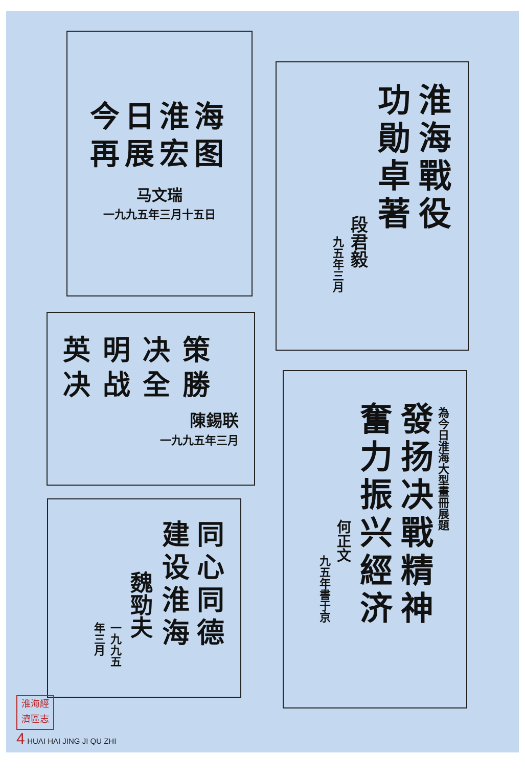今日淮海
再展宏图
马文瑞
一九九五年三月十五日
淮海戰役
功勛卓著
段君毅
九五年三月
英明决策
决战全勝
陳錫联
一九九五年三月
為今日淮海大型畫冊展題
發扬决戰精神
奮力振兴經济
何正文
九五年書于京
同心同德
建设淮海
魏勁夫
一九九五年三月
淮海經濟區志
4 HUAI HAI JING JI QU ZHI